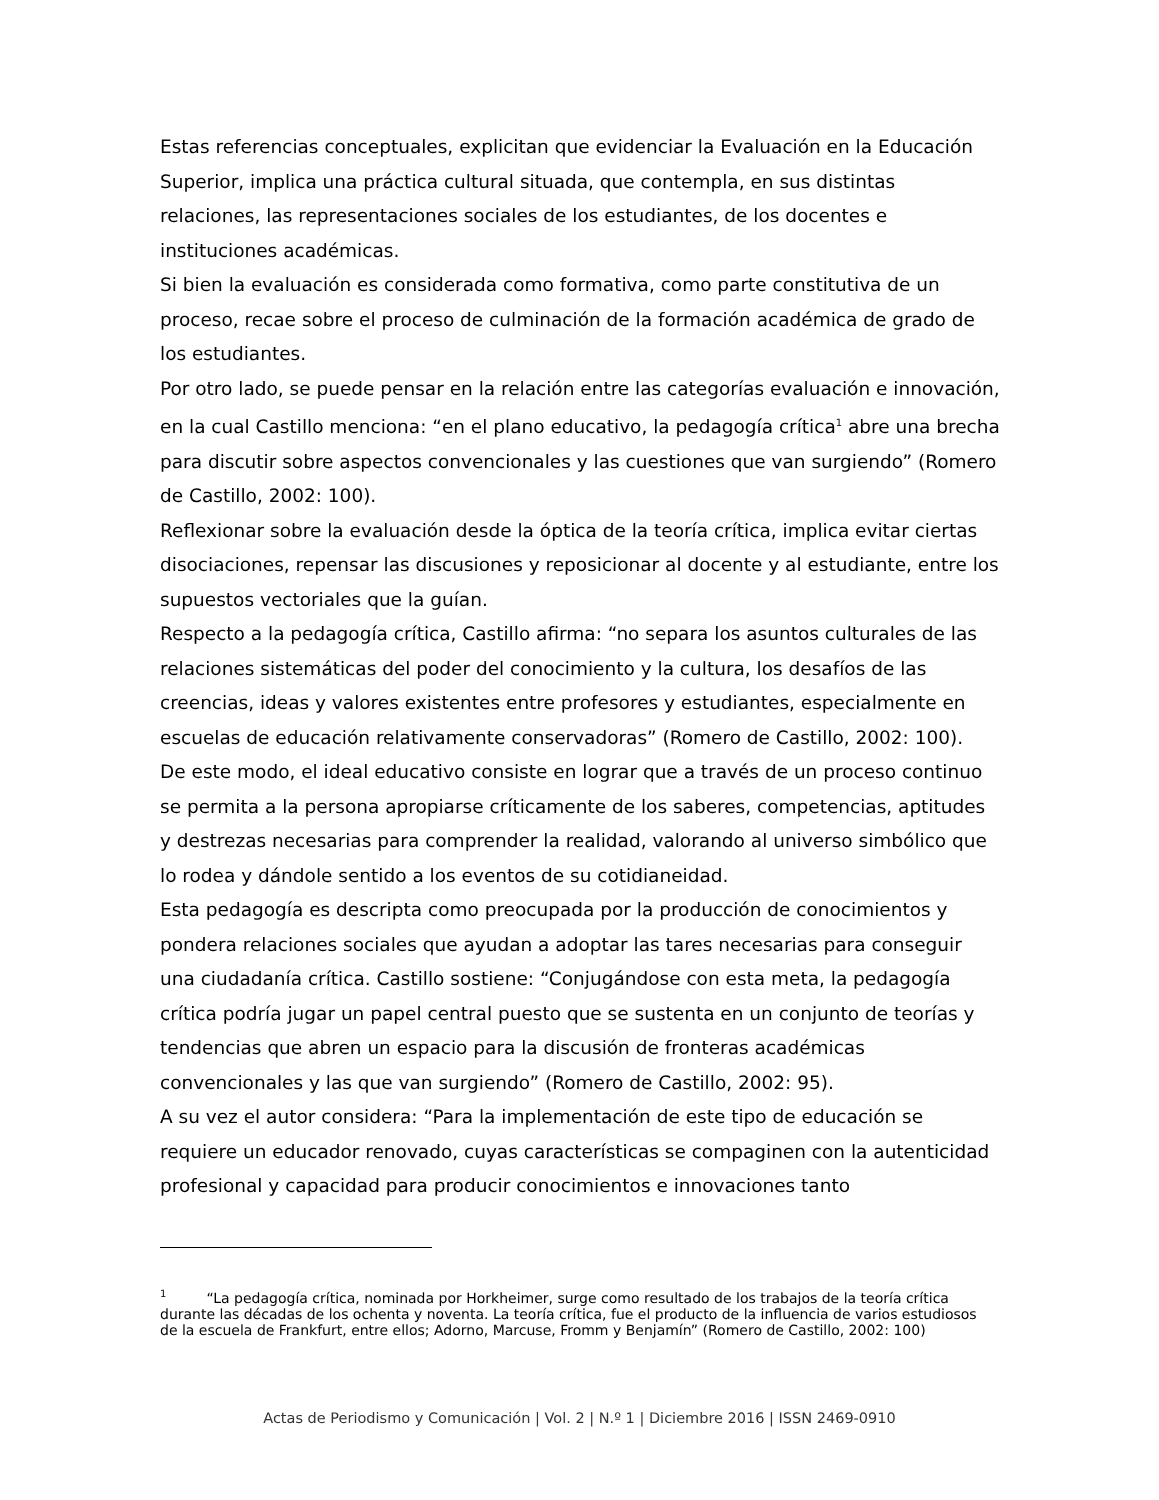Estas referencias conceptuales, explicitan que evidenciar la Evaluación en la Educación Superior, implica una práctica cultural situada, que contempla, en sus distintas relaciones, las representaciones sociales de los estudiantes, de los docentes e instituciones académicas.
Si bien la evaluación es considerada como formativa, como parte constitutiva de un proceso, recae sobre el proceso de culminación de la formación académica de grado de los estudiantes.
Por otro lado, se puede pensar en la relación entre las categorías evaluación e innovación, en la cual Castillo menciona: “en el plano educativo, la pedagogía crítica<sup>1</sup> abre una brecha para discutir sobre aspectos convencionales y las cuestiones que van surgiendo” (Romero de Castillo, 2002: 100).
Reflexionar sobre la evaluación desde la óptica de la teoría crítica, implica evitar ciertas disociaciones, repensar las discusiones y reposicionar al docente y al estudiante, entre los supuestos vectoriales que la guían.
Respecto a la pedagogía crítica, Castillo afirma: “no separa los asuntos culturales de las relaciones sistemáticas del poder del conocimiento y la cultura, los desafíos de las creencias, ideas y valores existentes entre profesores y estudiantes, especialmente en escuelas de educación relativamente conservadoras” (Romero de Castillo, 2002: 100).
De este modo, el ideal educativo consiste en lograr que a través de un proceso continuo se permita a la persona apropiarse críticamente de los saberes, competencias, aptitudes y destrezas necesarias para comprender la realidad, valorando al universo simbólico que lo rodea y dándole sentido a los eventos de su cotidianeidad.
Esta pedagogía es descripta como preocupada por la producción de conocimientos y pondera relaciones sociales que ayudan a adoptar las tares necesarias para conseguir una ciudadanía crítica. Castillo sostiene: “Conjugándose con esta meta, la pedagogía crítica podría jugar un papel central puesto que se sustenta en un conjunto de teorías y tendencias que abren un espacio para la discusión de fronteras académicas convencionales y las que van surgiendo” (Romero de Castillo, 2002: 95).
A su vez el autor considera: “Para la implementación de este tipo de educación se requiere un educador renovado, cuyas características se compaginen con la autenticidad profesional y capacidad para producir conocimientos e innovaciones tanto
<sup>1</sup> “La pedagogía crítica, nominada por Horkheimer, surge como resultado de los trabajos de la teoría crítica durante las décadas de los ochenta y noventa. La teoría crítica, fue el producto de la influencia de varios estudiosos de la escuela de Frankfurt, entre ellos; Adorno, Marcuse, Fromm y Benjamín” (Romero de Castillo, 2002: 100)
Actas de Periodismo y Comunicación | Vol. 2 | N.º 1 | Diciembre 2016 | ISSN 2469-0910